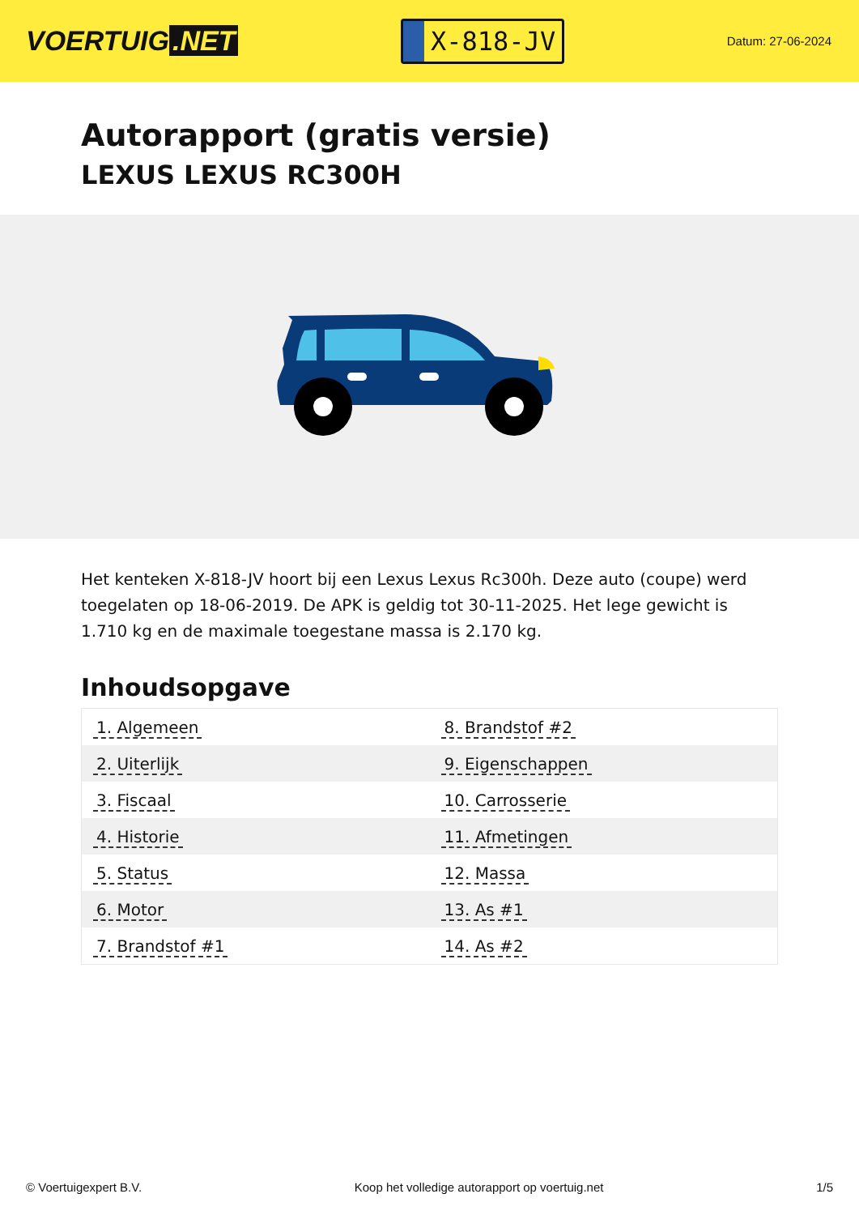VOERTUIG.NET
X-818-JV
Datum: 27-06-2024
Autorapport (gratis versie)
LEXUS LEXUS RC300H
Het kenteken X-818-JV hoort bij een Lexus Lexus Rc300h. Deze auto (coupe) werd toegelaten op 18-06-2019. De APK is geldig tot 30-11-2025. Het lege gewicht is 1.710 kg en de maximale toegestane massa is 2.170 kg.
Inhoudsopgave
| 1. Algemeen | 8. Brandstof #2 |
| 2. Uiterlijk | 9. Eigenschappen |
| 3. Fiscaal | 10. Carrosserie |
| 4. Historie | 11. Afmetingen |
| 5. Status | 12. Massa |
| 6. Motor | 13. As #1 |
| 7. Brandstof #1 | 14. As #2 |
© Voertuigexpert B.V. Koop het volledige autorapport op voertuig.net 1/5